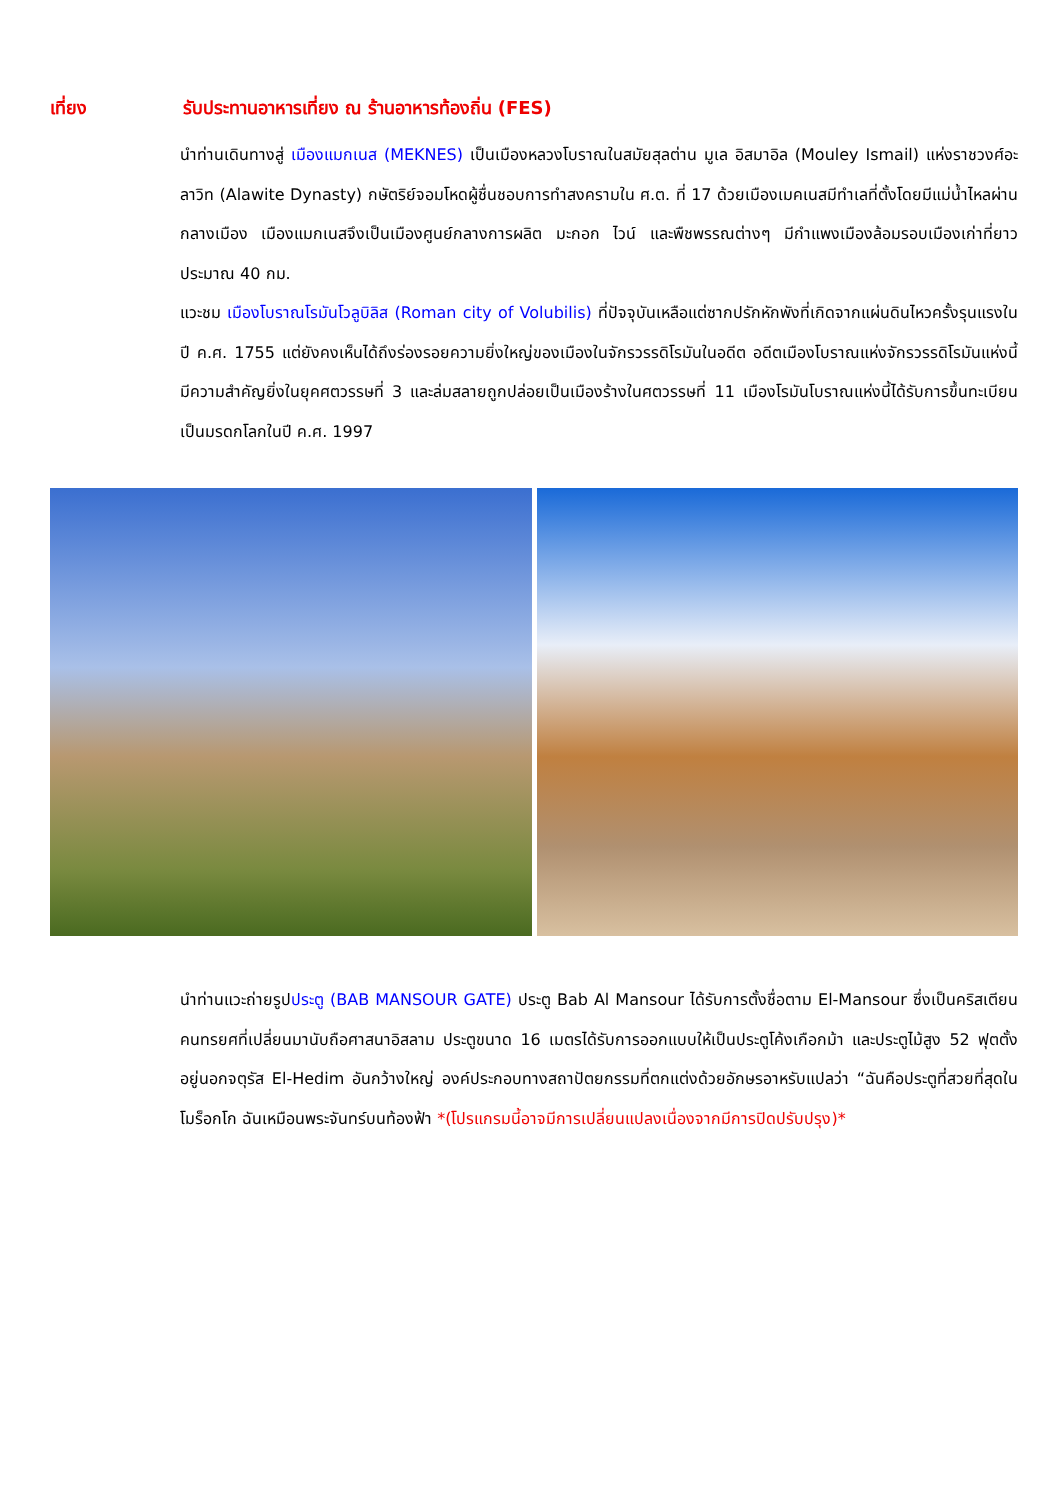เที่ยง รับประทานอาหารเที่ยง ณ ร้านอาหารท้องถิ่น (FES)
นำท่านเดินทางสู่ เมืองแมกเนส (MEKNES) เป็นเมืองหลวงโบราณในสมัยสุลต่าน มูเล อิสมาอิล (Mouley Ismail) แห่งราชวงศ์อะลาวิท (Alawite Dynasty) กษัตริย์จอมโหดผู้ชื่นชอบการทำสงครามใน ศ.ต. ที่ 17 ด้วยเมืองเมคเนสมีทำเลที่ตั้งโดยมีแม่น้ำไหลผ่านกลางเมือง เมืองแมกเนสจึงเป็นเมืองศูนย์กลางการผลิต มะกอก ไวน์ และพืชพรรณต่างๆ มีกำแพงเมืองล้อมรอบเมืองเก่าที่ยาวประมาณ 40 กม.
แวะชม เมืองโบราณโรมันโวลูบิลิส (Roman city of Volubilis) ที่ปัจจุบันเหลือแต่ซากปรักหักพังที่เกิดจากแผ่นดินไหวครั้งรุนแรงในปี ค.ศ. 1755 แต่ยังคงเห็นได้ถึงร่องรอยความยิ่งใหญ่ของเมืองในจักรวรรดิโรมันในอดีต อดีตเมืองโบราณแห่งจักรวรรดิโรมันแห่งนี้มีความสำคัญยิ่งในยุคศตวรรษที่ 3 และล่มสลายถูกปล่อยเป็นเมืองร้างในศตวรรษที่ 11 เมืองโรมันโบราณแห่งนี้ได้รับการขึ้นทะเบียนเป็นมรดกโลกในปี ค.ศ. 1997
นำท่านแวะถ่ายรูปประตู (BAB MANSOUR GATE) ประตู Bab Al Mansour ได้รับการตั้งชื่อตาม El-Mansour ซึ่งเป็นคริสเตียน คนทรยศที่เปลี่ยนมานับถือศาสนาอิสลาม ประตูขนาด 16 เมตรได้รับการออกแบบให้เป็นประตูโค้งเกือกม้า และประตูไม้สูง 52 ฟุตตั้งอยู่นอกจตุรัส El-Hedim อันกว้างใหญ่ องค์ประกอบทางสถาปัตยกรรมที่ตกแต่งด้วยอักษรอาหรับแปลว่า “ฉันคือประตูที่สวยที่สุดในโมร็อกโก ฉันเหมือนพระจันทร์บนท้องฟ้า *(โปรแกรมนี้อาจมีการเปลี่ยนแปลงเนื่องจากมีการปิดปรับปรุง)*